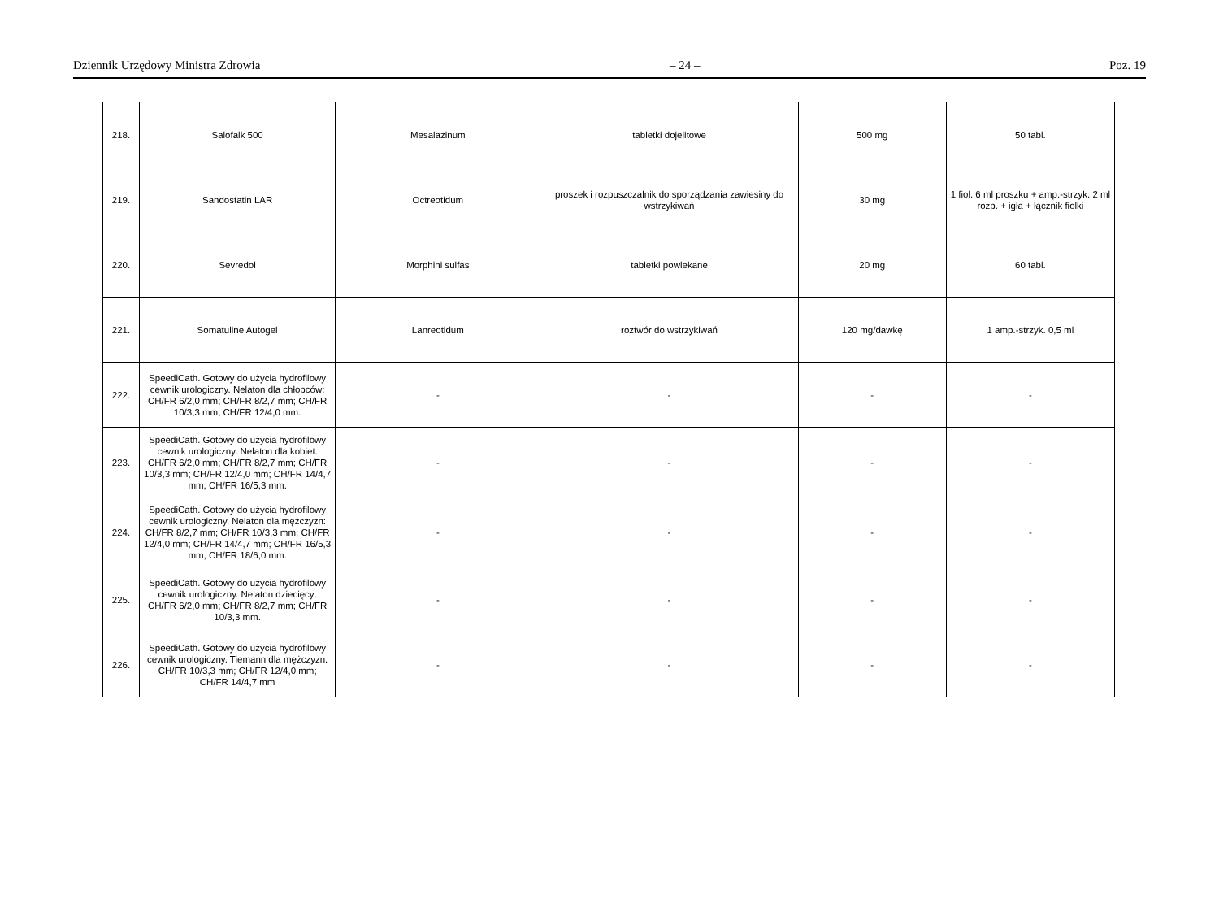Dziennik Urzędowy Ministra Zdrowia – 24 – Poz. 19
| 218. | Salofalk 500 | Mesalazinum | tabletki dojelitowe | 500 mg | 50 tabl. |
| 219. | Sandostatin LAR | Octreotidum | proszek i rozpuszczalnik do sporządzania zawiesiny do wstrzykiwań | 30 mg | 1 fiol. 6 ml proszku + amp.-strzyk. 2 ml rozp. + igła + łącznik fiolki |
| 220. | Sevredol | Morphini sulfas | tabletki powlekane | 20 mg | 60 tabl. |
| 221. | Somatuline Autogel | Lanreotidum | roztwór do wstrzykiwań | 120 mg/dawkę | 1 amp.-strzyk. 0,5 ml |
| 222. | SpeediCath. Gotowy do użycia hydrofilowy cewnik urologiczny. Nelaton dla chłopców: CH/FR 6/2,0 mm; CH/FR 8/2,7 mm; CH/FR 10/3,3 mm; CH/FR 12/4,0 mm. | - | - | - | - |
| 223. | SpeediCath. Gotowy do użycia hydrofilowy cewnik urologiczny. Nelaton dla kobiet: CH/FR 6/2,0 mm; CH/FR 8/2,7 mm; CH/FR 10/3,3 mm; CH/FR 12/4,0 mm; CH/FR 14/4,7 mm; CH/FR 16/5,3 mm. | - | - | - | - |
| 224. | SpeediCath. Gotowy do użycia hydrofilowy cewnik urologiczny. Nelaton dla mężczyzn: CH/FR 8/2,7 mm; CH/FR 10/3,3 mm; CH/FR 12/4,0 mm; CH/FR 14/4,7 mm; CH/FR 16/5,3 mm; CH/FR 18/6,0 mm. | - | - | - | - |
| 225. | SpeediCath. Gotowy do użycia hydrofilowy cewnik urologiczny. Nelaton dziecięcy: CH/FR 6/2,0 mm; CH/FR 8/2,7 mm; CH/FR 10/3,3 mm. | - | - | - | - |
| 226. | SpeediCath. Gotowy do użycia hydrofilowy cewnik urologiczny. Tiemann dla mężczyzn: CH/FR 10/3,3 mm; CH/FR 12/4,0 mm; CH/FR 14/4,7 mm | - | - | - | - |